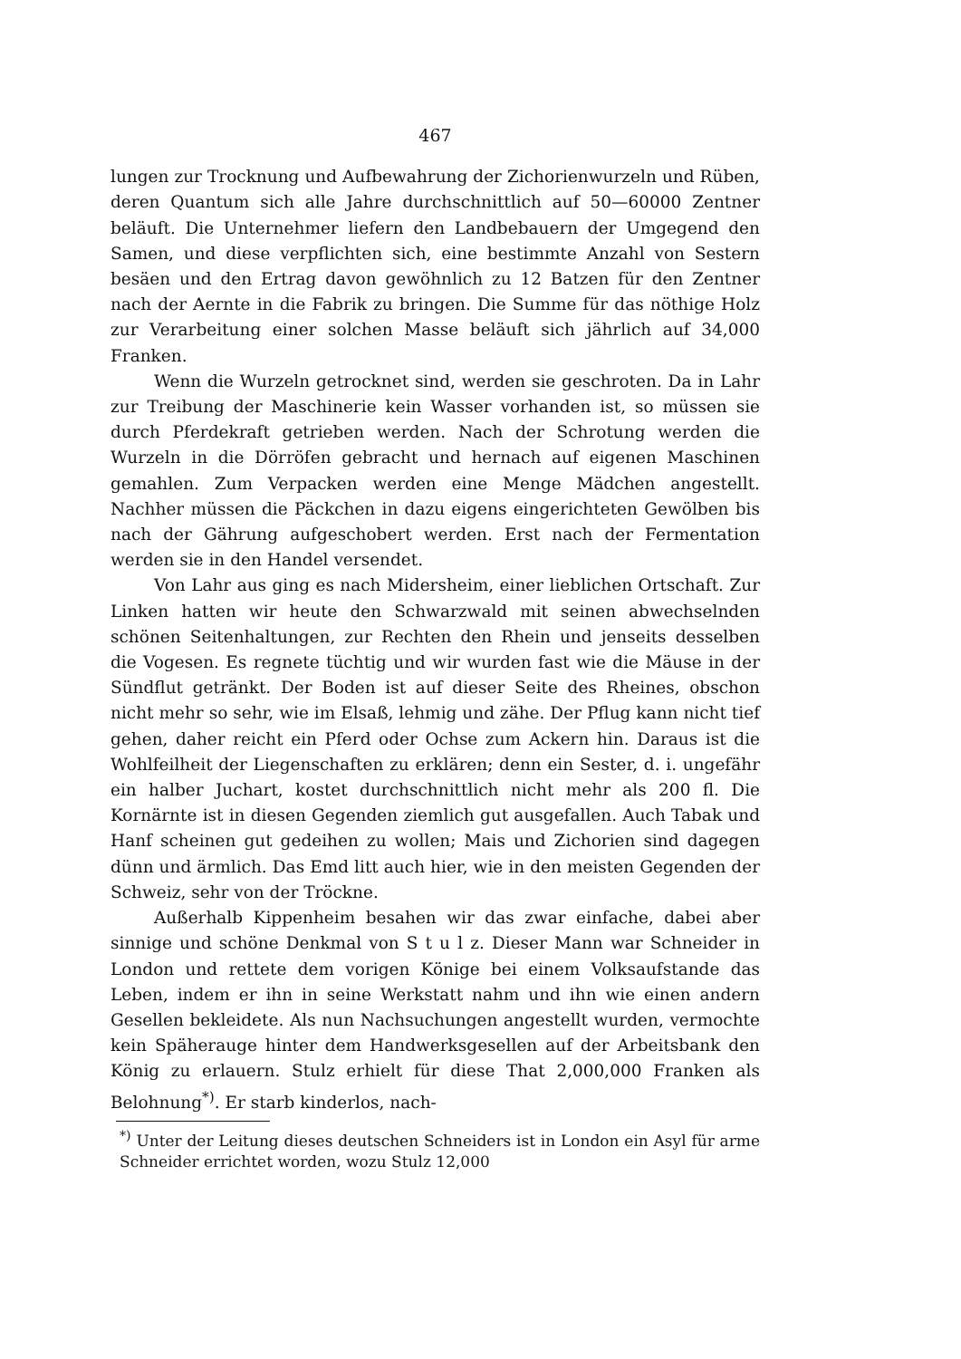467
lungen zur Trocknung und Aufbewahrung der Zichorienwurzeln und Rüben, deren Quantum sich alle Jahre durchschnittlich auf 50—60000 Zentner beläuft. Die Unternehmer liefern den Landbebauern der Umgegend den Samen, und diese verpflichten sich, eine bestimmte Anzahl von Sestern besäen und den Ertrag davon gewöhnlich zu 12 Batzen für den Zentner nach der Aernte in die Fabrik zu bringen. Die Summe für das nöthige Holz zur Verarbeitung einer solchen Masse beläuft sich jährlich auf 34,000 Franken.
Wenn die Wurzeln getrocknet sind, werden sie geschroten. Da in Lahr zur Treibung der Maschinerie kein Wasser vorhanden ist, so müssen sie durch Pferdekraft getrieben werden. Nach der Schrotung werden die Wurzeln in die Dörröfen gebracht und hernach auf eigenen Maschinen gemahlen. Zum Verpacken werden eine Menge Mädchen angestellt. Nachher müssen die Päckchen in dazu eigens eingerichteten Gewölben bis nach der Gährung aufgeschobert werden. Erst nach der Fermentation werden sie in den Handel versendet.
Von Lahr aus ging es nach Midersheim, einer lieblichen Ortschaft. Zur Linken hatten wir heute den Schwarzwald mit seinen abwechselnden schönen Seitenhaltungen, zur Rechten den Rhein und jenseits desselben die Vogesen. Es regnete tüchtig und wir wurden fast wie die Mäuse in der Sündflut getränkt. Der Boden ist auf dieser Seite des Rheines, obschon nicht mehr so sehr, wie im Elsaß, lehmig und zähe. Der Pflug kann nicht tief gehen, daher reicht ein Pferd oder Ochse zum Ackern hin. Daraus ist die Wohlfeilheit der Liegenschaften zu erklären; denn ein Sester, d. i. ungefähr ein halber Juchart, kostet durchschnittlich nicht mehr als 200 fl. Die Kornärnte ist in diesen Gegenden ziemlich gut ausgefallen. Auch Tabak und Hanf scheinen gut gedeihen zu wollen; Mais und Zichorien sind dagegen dünn und ärmlich. Das Emd litt auch hier, wie in den meisten Gegenden der Schweiz, sehr von der Tröckne.
Außerhalb Kippenheim besahen wir das zwar einfache, dabei aber sinnige und schöne Denkmal von S t u l z. Dieser Mann war Schneider in London und rettete dem vorigen Könige bei einem Volksaufstande das Leben, indem er ihn in seine Werkstatt nahm und ihn wie einen andern Gesellen bekleidete. Als nun Nachsuchungen angestellt wurden, vermochte kein Späherauge hinter dem Handwerksgesellen auf der Arbeitsbank den König zu erlauern. Stulz erhielt für diese That 2,000,000 Franken als Belohnung<sup>*)</sup>. Er starb kinderlos, nach-
<sup>*)</sup> Unter der Leitung dieses deutschen Schneiders ist in London ein Asyl für arme Schneider errichtet worden, wozu Stulz 12,000